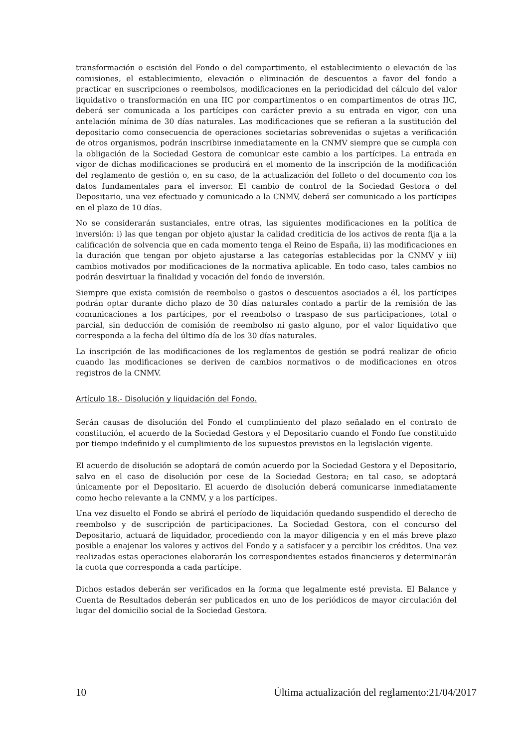transformación o escisión del Fondo o del compartimento, el establecimiento o elevación de las comisiones, el establecimiento, elevación o eliminación de descuentos a favor del fondo a practicar en suscripciones o reembolsos, modificaciones en la periodicidad del cálculo del valor liquidativo o transformación en una IIC por compartimentos o en compartimentos de otras IIC, deberá ser comunicada a los partícipes con carácter previo a su entrada en vigor, con una antelación mínima de 30 días naturales. Las modificaciones que se refieran a la sustitución del depositario como consecuencia de operaciones societarias sobrevenidas o sujetas a verificación de otros organismos, podrán inscribirse inmediatamente en la CNMV siempre que se cumpla con la obligación de la Sociedad Gestora de comunicar este cambio a los partícipes. La entrada en vigor de dichas modificaciones se producirá en el momento de la inscripción de la modificación del reglamento de gestión o, en su caso, de la actualización del folleto o del documento con los datos fundamentales para el inversor. El cambio de control de la Sociedad Gestora o del Depositario, una vez efectuado y comunicado a la CNMV, deberá ser comunicado a los partícipes en el plazo de 10 días.
No se considerarán sustanciales, entre otras, las siguientes modificaciones en la política de inversión: i) las que tengan por objeto ajustar la calidad crediticia de los activos de renta fija a la calificación de solvencia que en cada momento tenga el Reino de España, ii) las modificaciones en la duración que tengan por objeto ajustarse a las categorías establecidas por la CNMV y iii) cambios motivados por modificaciones de la normativa aplicable. En todo caso, tales cambios no podrán desvirtuar la finalidad y vocación del fondo de inversión.
Siempre que exista comisión de reembolso o gastos o descuentos asociados a él, los partícipes podrán optar durante dicho plazo de 30 días naturales contado a partir de la remisión de las comunicaciones a los partícipes, por el reembolso o traspaso de sus participaciones, total o parcial, sin deducción de comisión de reembolso ni gasto alguno, por el valor liquidativo que corresponda a la fecha del último día de los 30 días naturales.
La inscripción de las modificaciones de los reglamentos de gestión se podrá realizar de oficio cuando las modificaciones se deriven de cambios normativos o de modificaciones en otros registros de la CNMV.
Artículo 18.- Disolución y liquidación del Fondo.
Serán causas de disolución del Fondo el cumplimiento del plazo señalado en el contrato de constitución, el acuerdo de la Sociedad Gestora y el Depositario cuando el Fondo fue constituido por tiempo indefinido y el cumplimiento de los supuestos previstos en la legislación vigente.
El acuerdo de disolución se adoptará de común acuerdo por la Sociedad Gestora y el Depositario, salvo en el caso de disolución por cese de la Sociedad Gestora; en tal caso, se adoptará únicamente por el Depositario. El acuerdo de disolución deberá comunicarse inmediatamente como hecho relevante a la CNMV, y a los partícipes.
Una vez disuelto el Fondo se abrirá el período de liquidación quedando suspendido el derecho de reembolso y de suscripción de participaciones. La Sociedad Gestora, con el concurso del Depositario, actuará de liquidador, procediendo con la mayor diligencia y en el más breve plazo posible a enajenar los valores y activos del Fondo y a satisfacer y a percibir los créditos. Una vez realizadas estas operaciones elaborarán los correspondientes estados financieros y determinarán la cuota que corresponda a cada partícipe.
Dichos estados deberán ser verificados en la forma que legalmente esté prevista. El Balance y Cuenta de Resultados deberán ser publicados en uno de los periódicos de mayor circulación del lugar del domicilio social de la Sociedad Gestora.
10 Última actualización del reglamento:21/04/2017